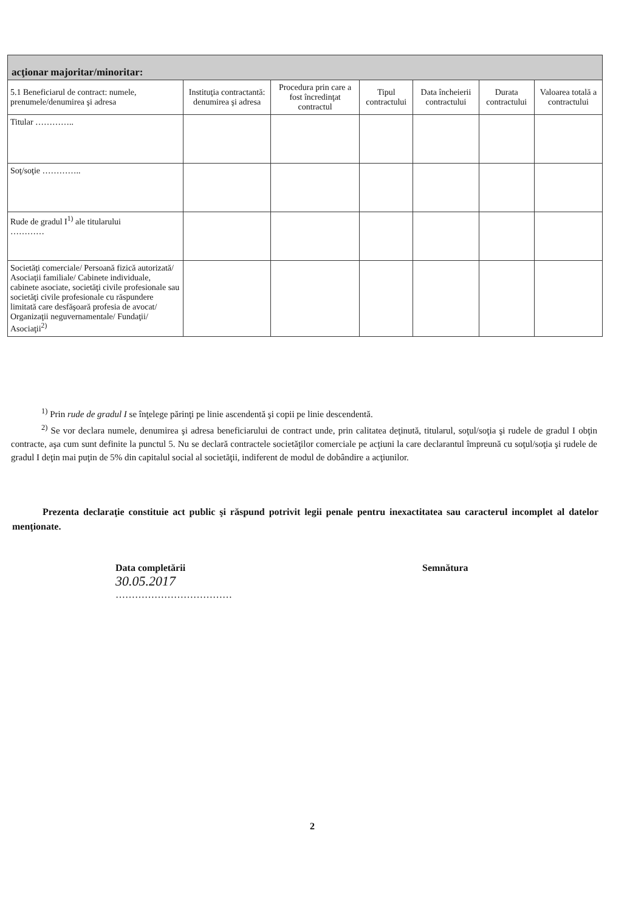acţionar majoritar/minoritar:
| 5.1 Beneficiarul de contract: numele, prenumele/denumirea şi adresa | Instituţia contractantă: denumirea şi adresa | Procedura prin care a fost încredinţat contractul | Tipul contractului | Data încheierii contractului | Durata contractului | Valoarea totală a contractului |
| --- | --- | --- | --- | --- | --- | --- |
| Titular ………….. | | | | | | |
| Soţ/soţie ………….. | | | | | | |
| Rude de gradul I<sup>1)</sup> ale titularului ………… | | | | | | |
| Societăţi comerciale/ Persoană fizică autorizată/ Asociaţii familiale/ Cabinete individuale, cabinete asociate, societăţi civile profesionale sau societăţi civile profesionale cu răspundere limitată care desfăşoară profesia de avocat/ Organizaţii neguvernamentale/ Fundaţii/ Asociaţii<sup>2)</sup> | | | | | | |
<sup>1)</sup> Prin rude de gradul I se înţelege părinţi pe linie ascendentă şi copii pe linie descendentă.
<sup>2)</sup> Se vor declara numele, denumirea şi adresa beneficiarului de contract unde, prin calitatea deţinută, titularul, soţul/soţia şi rudele de gradul I obţin contracte, aşa cum sunt definite la punctul 5. Nu se declară contractele societăţilor comerciale pe acţiuni la care declarantul împreună cu soţul/soţia şi rudele de gradul I deţin mai puţin de 5% din capitalul social al societăţii, indiferent de modul de dobândire a acţiunilor.
Prezenta declaraţie constituie act public şi răspund potrivit legii penale pentru inexactitatea sau caracterul incomplet al datelor menţionate.
Data completării
30.05.2017
………………………………
Semnătura
2